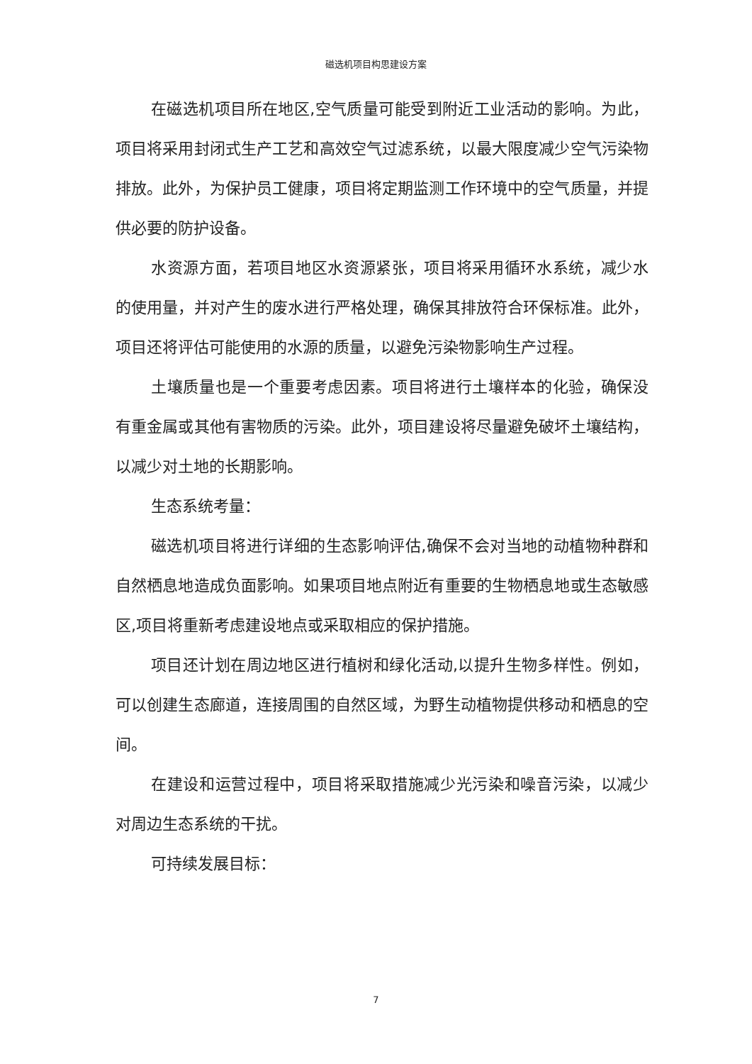磁选机项目构思建设方案
在磁选机项目所在地区,空气质量可能受到附近工业活动的影响。为此，项目将采用封闭式生产工艺和高效空气过滤系统，以最大限度减少空气污染物排放。此外，为保护员工健康，项目将定期监测工作环境中的空气质量，并提供必要的防护设备。
水资源方面，若项目地区水资源紧张，项目将采用循环水系统，减少水的使用量，并对产生的废水进行严格处理，确保其排放符合环保标准。此外，项目还将评估可能使用的水源的质量，以避免污染物影响生产过程。
土壤质量也是一个重要考虑因素。项目将进行土壤样本的化验，确保没有重金属或其他有害物质的污染。此外，项目建设将尽量避免破坏土壤结构，以减少对土地的长期影响。
生态系统考量：
磁选机项目将进行详细的生态影响评估,确保不会对当地的动植物种群和自然栖息地造成负面影响。如果项目地点附近有重要的生物栖息地或生态敏感区,项目将重新考虑建设地点或采取相应的保护措施。
项目还计划在周边地区进行植树和绿化活动,以提升生物多样性。例如，可以创建生态廊道，连接周围的自然区域，为野生动植物提供移动和栖息的空间。
在建设和运营过程中，项目将采取措施减少光污染和噪音污染，以减少对周边生态系统的干扰。
可持续发展目标：
7